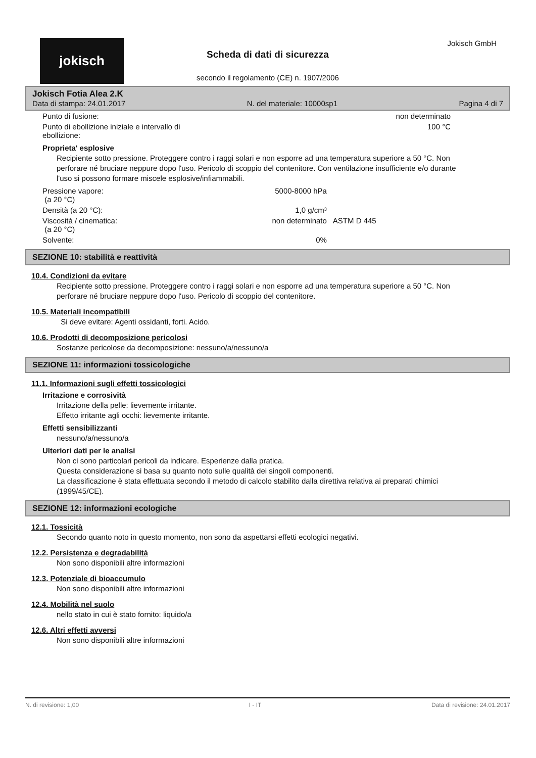jokisch
Scheda di dati di sicurezza
secondo il regolamento (CE) n. 1907/2006
Jokisch GmbH
Jokisch Fotia Alea 2.K
Data di stampa: 24.01.2017 N. del materiale: 10000sp1 Pagina 4 di 7
| Punto di fusione: | non determinato | |
| Punto di ebollizione iniziale e intervallo di ebollizione: | 100 °C | |
Proprieta' esplosive
Recipiente sotto pressione. Proteggere contro i raggi solari e non esporre ad una temperatura superiore a 50 °C. Non perforare né bruciare neppure dopo l'uso. Pericolo di scoppio del contenitore. Con ventilazione insufficiente e/o durante l'uso si possono formare miscele esplosive/infiammabili.
| Pressione vapore: (a 20 °C) | 5000-8000 hPa | |
| Densità (a 20 °C): | 1,0 g/cm³ | |
| Viscosità / cinematica: (a 20 °C) | non determinato | ASTM D 445 |
| Solvente: | 0% | |
SEZIONE 10: stabilità e reattività
10.4. Condizioni da evitare
Recipiente sotto pressione. Proteggere contro i raggi solari e non esporre ad una temperatura superiore a 50 °C. Non perforare né bruciare neppure dopo l'uso. Pericolo di scoppio del contenitore.
10.5. Materiali incompatibili
Si deve evitare: Agenti ossidanti, forti. Acido.
10.6. Prodotti di decomposizione pericolosi
Sostanze pericolose da decomposizione: nessuno/a/nessuno/a
SEZIONE 11: informazioni tossicologiche
11.1. Informazioni sugli effetti tossicologici
Irritazione e corrosività
Irritazione della pelle: lievemente irritante.
Effetto irritante agli occhi: lievemente irritante.
Effetti sensibilizzanti
nessuno/a/nessuno/a
Ulteriori dati per le analisi
Non ci sono particolari pericoli da indicare. Esperienze dalla pratica.
Questa considerazione si basa su quanto noto sulle qualità dei singoli componenti.
La classificazione è stata effettuata secondo il metodo di calcolo stabilito dalla direttiva relativa ai preparati chimici (1999/45/CE).
SEZIONE 12: informazioni ecologiche
12.1. Tossicità
Secondo quanto noto in questo momento, non sono da aspettarsi effetti ecologici negativi.
12.2. Persistenza e degradabilità
Non sono disponibili altre informazioni
12.3. Potenziale di bioaccumulo
Non sono disponibili altre informazioni
12.4. Mobilità nel suolo
nello stato in cui è stato fornito: liquido/a
12.6. Altri effetti avversi
Non sono disponibili altre informazioni
N. di revisione: 1,00 I - IT Data di revisione: 24.01.2017